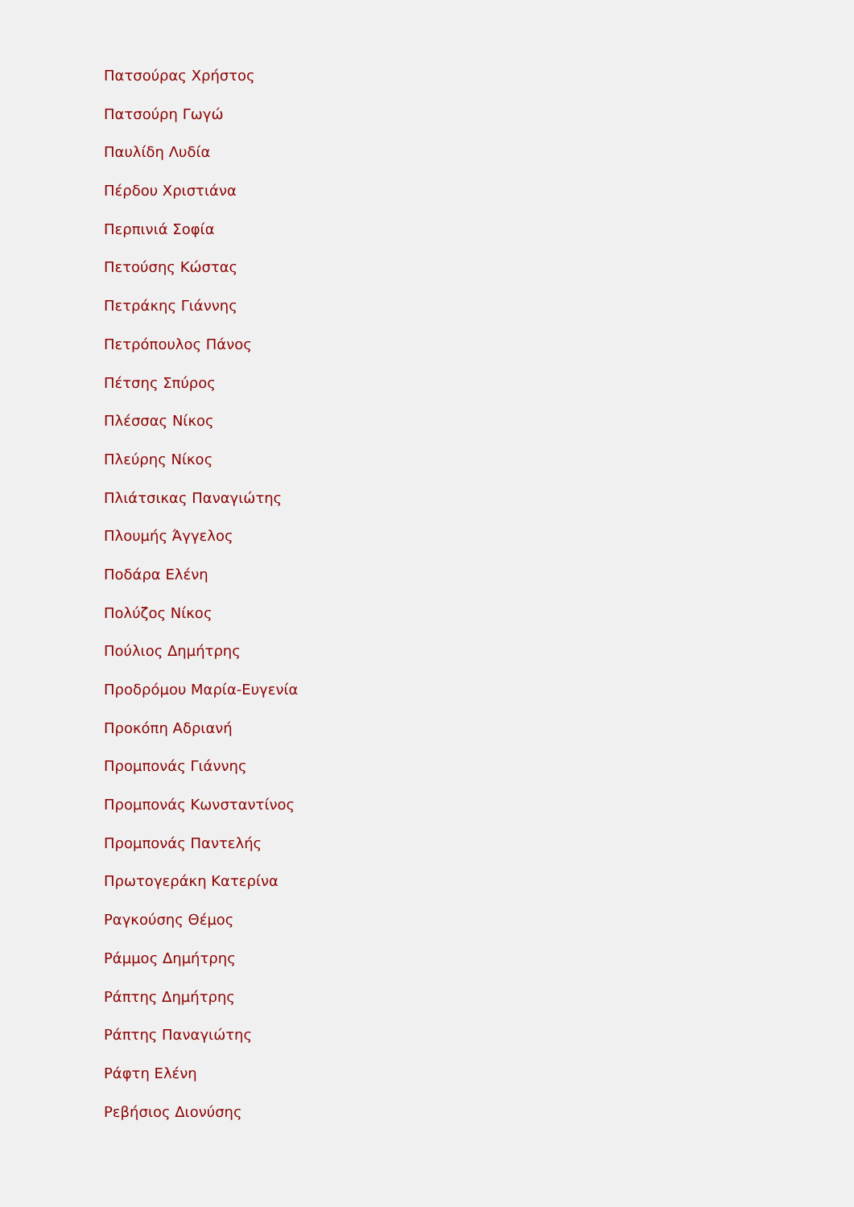Πατσούρας Χρήστος
Πατσούρη Γωγώ
Παυλίδη Λυδία
Πέρδου Χριστιάνα
Περπινιά Σοφία
Πετούσης Κώστας
Πετράκης Γιάννης
Πετρόπουλος Πάνος
Πέτσης Σπύρος
Πλέσσας Νίκος
Πλεύρης Νίκος
Πλιάτσικας Παναγιώτης
Πλουμής Άγγελος
Ποδάρα Ελένη
Πολύζος Νίκος
Πούλιος Δημήτρης
Προδρόμου Μαρία-Ευγενία
Προκόπη Αδριανή
Προμπονάς Γιάννης
Προμπονάς Κωνσταντίνος
Προμπονάς Παντελής
Πρωτογεράκη Κατερίνα
Ραγκούσης Θέμος
Ράμμος Δημήτρης
Ράπτης Δημήτρης
Ράπτης Παναγιώτης
Ράφτη Ελένη
Ρεβήσιος Διονύσης